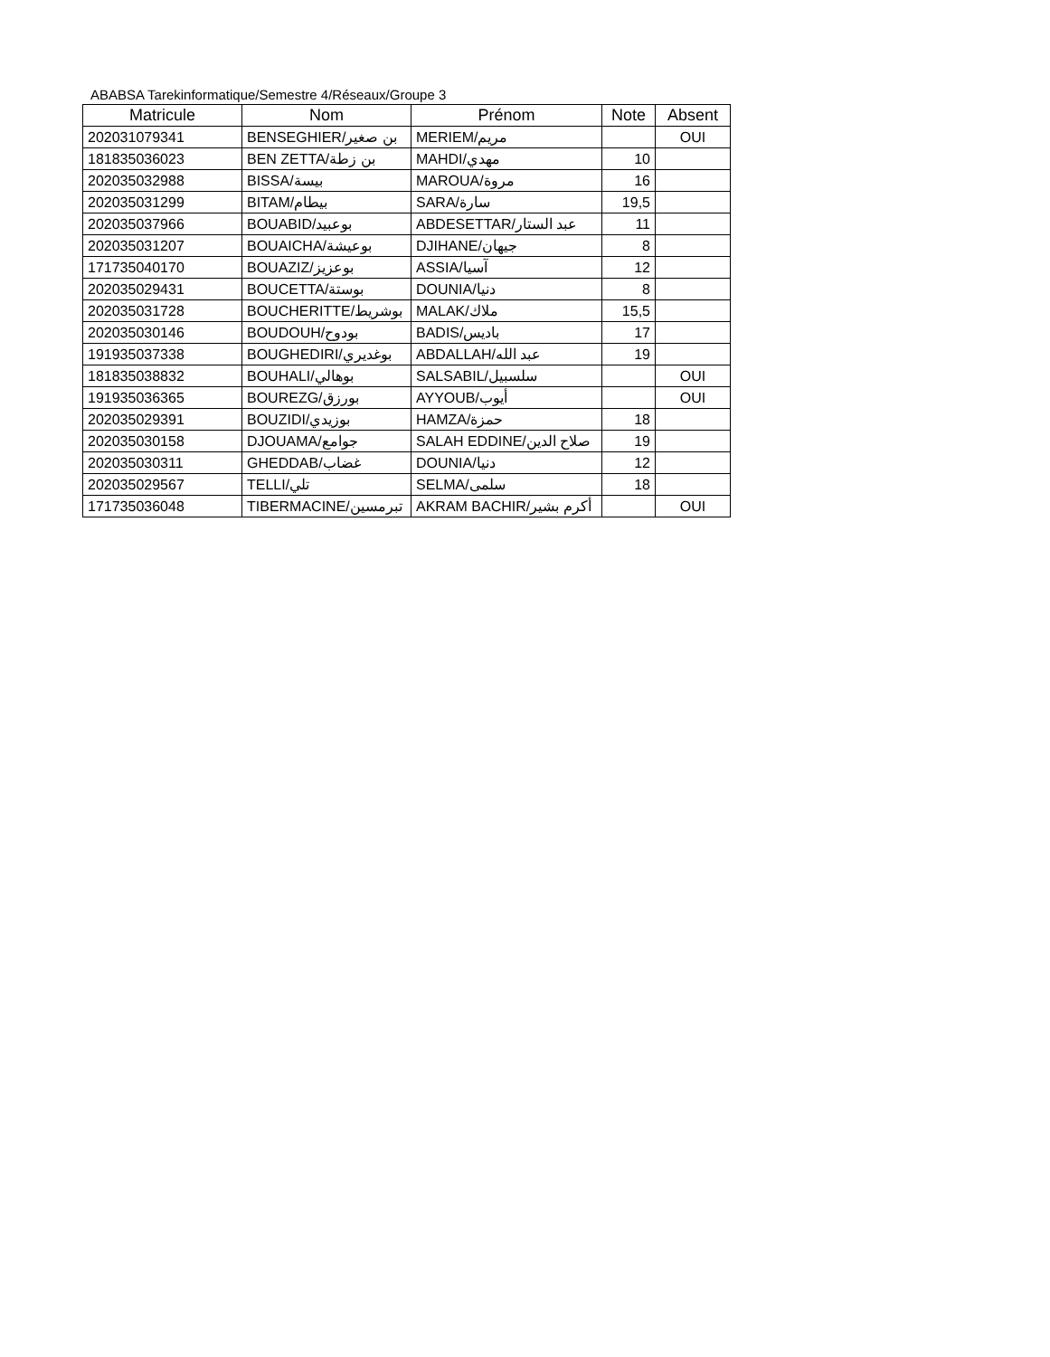ABABSA Tarekinformatique/Semestre 4/Réseaux/Groupe 3
| Matricule | Nom | Prénom | Note | Absent |
| --- | --- | --- | --- | --- |
| 202031079341 | BENSEGHIER/بن صغير | MERIEM/مريم | | OUI |
| 181835036023 | BEN ZETTA/بن زطة | MAHDI/مهدي | 10 | |
| 202035032988 | BISSA/بيسة | MAROUA/مروة | 16 | |
| 202035031299 | BITAM/بيطام | SARA/سارة | 19,5 | |
| 202035037966 | BOUABID/بوعبيد | ABDESETTAR/عبد الستار | 11 | |
| 202035031207 | BOUAICHA/بوعيشة | DJIHANE/جيهان | 8 | |
| 171735040170 | BOUAZIZ/بوعزيز | ASSIA/آسيا | 12 | |
| 202035029431 | BOUCETTA/بوستة | DOUNIA/دنيا | 8 | |
| 202035031728 | BOUCHERITTE/بوشريط | MALAK/ملاك | 15,5 | |
| 202035030146 | BOUDOUH/بودوح | BADIS/باديس | 17 | |
| 191935037338 | BOUGHEDIRI/بوغديري | ABDALLAH/عبد الله | 19 | |
| 181835038832 | BOUHALI/بوهالي | SALSABIL/سلسبيل | | OUI |
| 191935036365 | BOUREZG/بورزق | AYYOUB/أيوب | | OUI |
| 202035029391 | BOUZIDI/بوزيدي | HAMZA/حمزة | 18 | |
| 202035030158 | DJOUAMA/جوامع | SALAH EDDINE/صلاح الدين | 19 | |
| 202035030311 | GHEDDAB/غضاب | DOUNIA/دنيا | 12 | |
| 202035029567 | TELLI/تلي | SELMA/سلمى | 18 | |
| 171735036048 | TIBERMACINE/تبرمسين | AKRAM BACHIR/أكرم بشير | | OUI |